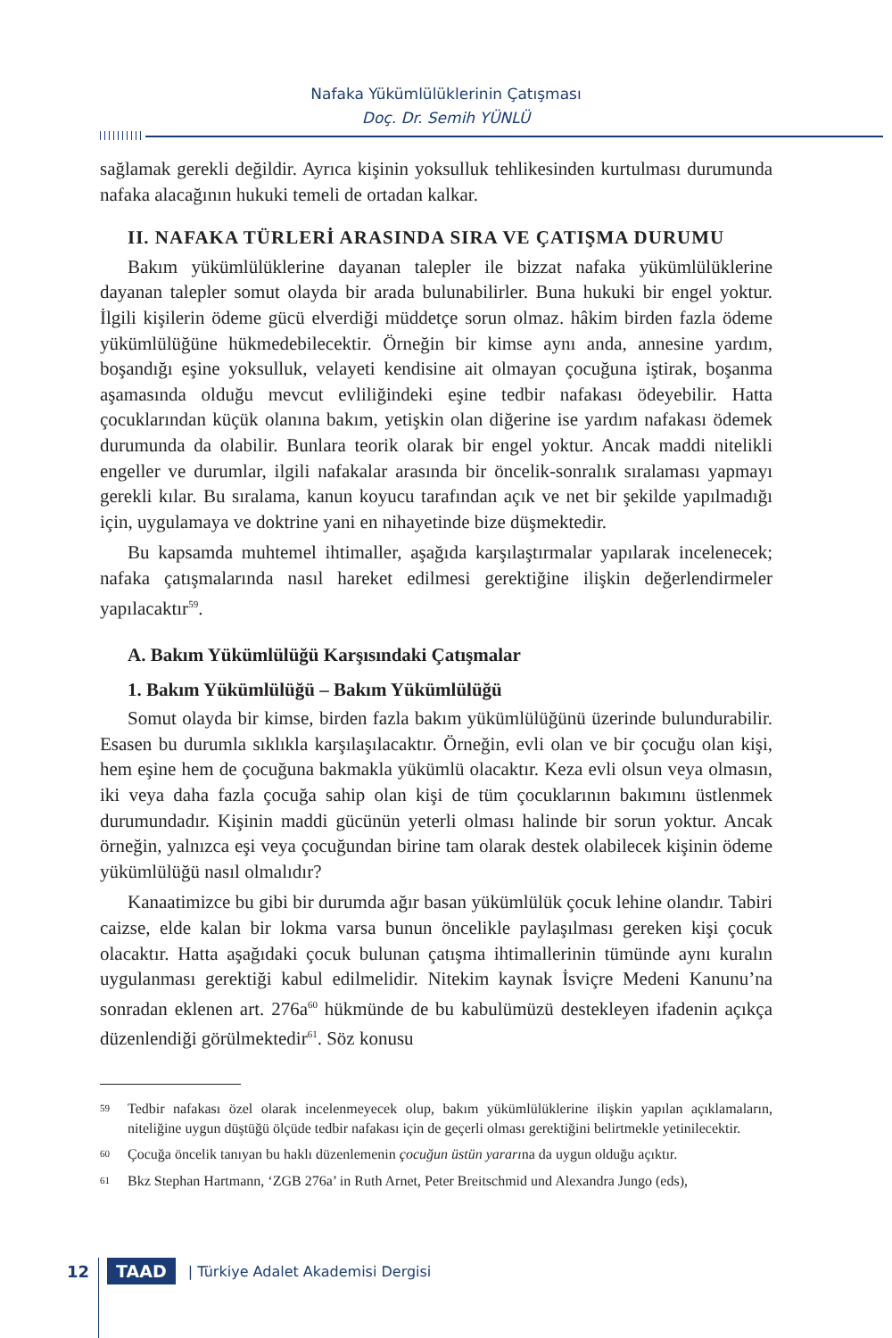Nafaka Yükümlülüklerinin Çatışması
Doç. Dr. Semih YÜNLÜ
sağlamak gerekli değildir. Ayrıca kişinin yoksulluk tehlikesinden kurtulması durumunda nafaka alacağının hukuki temeli de ortadan kalkar.
II. NAFAKA TÜRLERİ ARASINDA SIRA VE ÇATIŞMA DURUMU
Bakım yükümlülüklerine dayanan talepler ile bizzat nafaka yükümlülüklerine dayanan talepler somut olayda bir arada bulunabilirler. Buna hukuki bir engel yoktur. İlgili kişilerin ödeme gücü elverdiği müddetçe sorun olmaz. hâkim birden fazla ödeme yükümlülüğüne hükmedebilecektir. Örneğin bir kimse aynı anda, annesine yardım, boşandığı eşine yoksulluk, velayeti kendisine ait olmayan çocuğuna iştirak, boşanma aşamasında olduğu mevcut evliliğindeki eşine tedbir nafakası ödeyebilir. Hatta çocuklarından küçük olanına bakım, yetişkin olan diğerine ise yardım nafakası ödemek durumunda da olabilir. Bunlara teorik olarak bir engel yoktur. Ancak maddi nitelikli engeller ve durumlar, ilgili nafakalar arasında bir öncelik-sonralık sıralaması yapmayı gerekli kılar. Bu sıralama, kanun koyucu tarafından açık ve net bir şekilde yapılmadığı için, uygulamaya ve doktrine yani en nihayetinde bize düşmektedir.
Bu kapsamda muhtemel ihtimaller, aşağıda karşılaştırmalar yapılarak incelenecek; nafaka çatışmalarında nasıl hareket edilmesi gerektiğine ilişkin değerlendirmeler yapılacaktır<sup>59</sup>.
A. Bakım Yükümlülüğü Karşısındaki Çatışmalar
1. Bakım Yükümlülüğü – Bakım Yükümlülüğü
Somut olayda bir kimse, birden fazla bakım yükümlülüğünü üzerinde bulundurabilir. Esasen bu durumla sıklıkla karşılaşılacaktır. Örneğin, evli olan ve bir çocuğu olan kişi, hem eşine hem de çocuğuna bakmakla yükümlü olacaktır. Keza evli olsun veya olmasın, iki veya daha fazla çocuğa sahip olan kişi de tüm çocuklarının bakımını üstlenmek durumundadır. Kişinin maddi gücünün yeterli olması halinde bir sorun yoktur. Ancak örneğin, yalnızca eşi veya çocuğundan birine tam olarak destek olabilecek kişinin ödeme yükümlülüğü nasıl olmalıdır?
Kanaatimizce bu gibi bir durumda ağır basan yükümlülük çocuk lehine olandır. Tabiri caizse, elde kalan bir lokma varsa bunun öncelikle paylaşılması gereken kişi çocuk olacaktır. Hatta aşağıdaki çocuk bulunan çatışma ihtimallerinin tümünde aynı kuralın uygulanması gerektiği kabul edilmelidir. Nitekim kaynak İsviçre Medeni Kanunu’na sonradan eklenen art. 276a<sup>60</sup> hükmünde de bu kabulümüzü destekleyen ifadenin açıkça düzenlendiği görülmektedir<sup>61</sup>. Söz konusu
<sup>59</sup> Tedbir nafakası özel olarak incelenmeyecek olup, bakım yükümlülüklerine ilişkin yapılan açıklamaların, niteliğine uygun düştüğü ölçüde tedbir nafakası için de geçerli olması gerektiğini belirtmekle yetinilecektir.
<sup>60</sup> Çocuğa öncelik tanıyan bu haklı düzenlemenin çocuğun üstün yararına da uygun olduğu açıktır.
<sup>61</sup> Bkz Stephan Hartmann, ‘ZGB 276a’ in Ruth Arnet, Peter Breitschmid und Alexandra Jungo (eds),
12 TAAD | Türkiye Adalet Akademisi Dergisi